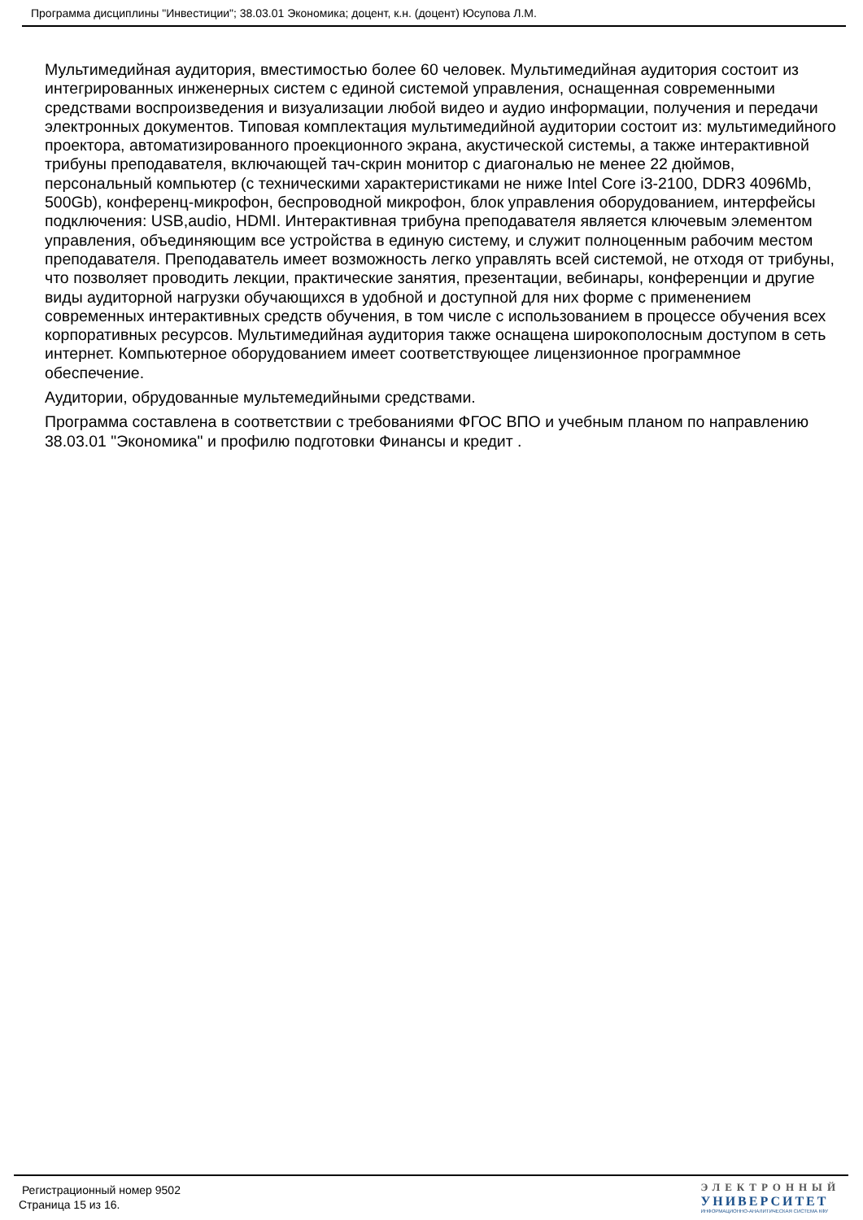Программа дисциплины "Инвестиции"; 38.03.01 Экономика; доцент, к.н. (доцент) Юсупова Л.М.
Мультимедийная аудитория, вместимостью более 60 человек. Мультимедийная аудитория состоит из интегрированных инженерных систем с единой системой управления, оснащенная современными средствами воспроизведения и визуализации любой видео и аудио информации, получения и передачи электронных документов. Типовая комплектация мультимедийной аудитории состоит из: мультимедийного проектора, автоматизированного проекционного экрана, акустической системы, а также интерактивной трибуны преподавателя, включающей тач-скрин монитор с диагональю не менее 22 дюймов, персональный компьютер (с техническими характеристиками не ниже Intel Core i3-2100, DDR3 4096Mb, 500Gb), конференц-микрофон, беспроводной микрофон, блок управления оборудованием, интерфейсы подключения: USB,audio, HDMI. Интерактивная трибуна преподавателя является ключевым элементом управления, объединяющим все устройства в единую систему, и служит полноценным рабочим местом преподавателя. Преподаватель имеет возможность легко управлять всей системой, не отходя от трибуны, что позволяет проводить лекции, практические занятия, презентации, вебинары, конференции и другие виды аудиторной нагрузки обучающихся в удобной и доступной для них форме с применением современных интерактивных средств обучения, в том числе с использованием в процессе обучения всех корпоративных ресурсов. Мультимедийная аудитория также оснащена широкополосным доступом в сеть интернет. Компьютерное оборудованием имеет соответствующее лицензионное программное обеспечение.
Аудитории, обрудованные мультемедийными средствами.
Программа составлена в соответствии с требованиями ФГОС ВПО и учебным планом по направлению 38.03.01 "Экономика" и профилю подготовки Финансы и кредит .
Регистрационный номер 9502
Страница 15 из 16.
ЭЛЕКТРОННЫЙ
УНИВЕРСИТЕТ
ИНФОРМАЦИОННО-АНАЛИТИЧЕСКАЯ СИСТЕМА КФУ